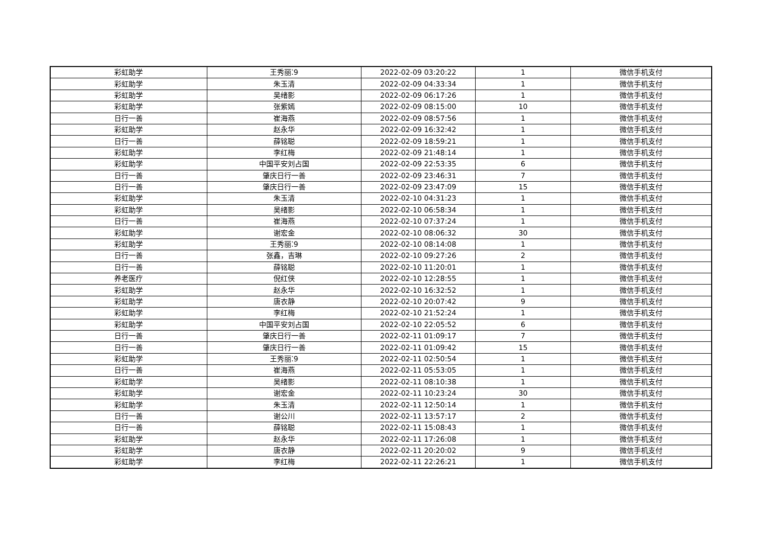| 彩虹助学 | 王秀丽⁚9 | 2022-02-09 03:20:22 | 1 | 微信手机支付 |
| 彩虹助学 | 朱玉清 | 2022-02-09 04:33:34 | 1 | 微信手机支付 |
| 彩虹助学 | 吴绪影 | 2022-02-09 06:17:26 | 1 | 微信手机支付 |
| 彩虹助学 | 张紫嫣 | 2022-02-09 08:15:00 | 10 | 微信手机支付 |
| 日行一善 | 崔海燕 | 2022-02-09 08:57:56 | 1 | 微信手机支付 |
| 彩虹助学 | 赵永华 | 2022-02-09 16:32:42 | 1 | 微信手机支付 |
| 日行一善 | 薛铭聪 | 2022-02-09 18:59:21 | 1 | 微信手机支付 |
| 彩虹助学 | 李红梅 | 2022-02-09 21:48:14 | 1 | 微信手机支付 |
| 彩虹助学 | 中国平安刘占国 | 2022-02-09 22:53:35 | 6 | 微信手机支付 |
| 日行一善 | 肇庆日行一善 | 2022-02-09 23:46:31 | 7 | 微信手机支付 |
| 日行一善 | 肇庆日行一善 | 2022-02-09 23:47:09 | 15 | 微信手机支付 |
| 彩虹助学 | 朱玉清 | 2022-02-10 04:31:23 | 1 | 微信手机支付 |
| 彩虹助学 | 吴绪影 | 2022-02-10 06:58:34 | 1 | 微信手机支付 |
| 日行一善 | 崔海燕 | 2022-02-10 07:37:24 | 1 | 微信手机支付 |
| 彩虹助学 | 谢宏金 | 2022-02-10 08:06:32 | 30 | 微信手机支付 |
| 彩虹助学 | 王秀丽⁚9 | 2022-02-10 08:14:08 | 1 | 微信手机支付 |
| 日行一善 | 张鑫，吉琳 | 2022-02-10 09:27:26 | 2 | 微信手机支付 |
| 日行一善 | 薛铭聪 | 2022-02-10 11:20:01 | 1 | 微信手机支付 |
| 养老医疗 | 倪红侠 | 2022-02-10 12:28:55 | 1 | 微信手机支付 |
| 彩虹助学 | 赵永华 | 2022-02-10 16:32:52 | 1 | 微信手机支付 |
| 彩虹助学 | 唐衣静 | 2022-02-10 20:07:42 | 9 | 微信手机支付 |
| 彩虹助学 | 李红梅 | 2022-02-10 21:52:24 | 1 | 微信手机支付 |
| 彩虹助学 | 中国平安刘占国 | 2022-02-10 22:05:52 | 6 | 微信手机支付 |
| 日行一善 | 肇庆日行一善 | 2022-02-11 01:09:17 | 7 | 微信手机支付 |
| 日行一善 | 肇庆日行一善 | 2022-02-11 01:09:42 | 15 | 微信手机支付 |
| 彩虹助学 | 王秀丽⁚9 | 2022-02-11 02:50:54 | 1 | 微信手机支付 |
| 日行一善 | 崔海燕 | 2022-02-11 05:53:05 | 1 | 微信手机支付 |
| 彩虹助学 | 吴绪影 | 2022-02-11 08:10:38 | 1 | 微信手机支付 |
| 彩虹助学 | 谢宏金 | 2022-02-11 10:23:24 | 30 | 微信手机支付 |
| 彩虹助学 | 朱玉清 | 2022-02-11 12:50:14 | 1 | 微信手机支付 |
| 日行一善 | 谢公川 | 2022-02-11 13:57:17 | 2 | 微信手机支付 |
| 日行一善 | 薛铭聪 | 2022-02-11 15:08:43 | 1 | 微信手机支付 |
| 彩虹助学 | 赵永华 | 2022-02-11 17:26:08 | 1 | 微信手机支付 |
| 彩虹助学 | 唐衣静 | 2022-02-11 20:20:02 | 9 | 微信手机支付 |
| 彩虹助学 | 李红梅 | 2022-02-11 22:26:21 | 1 | 微信手机支付 |